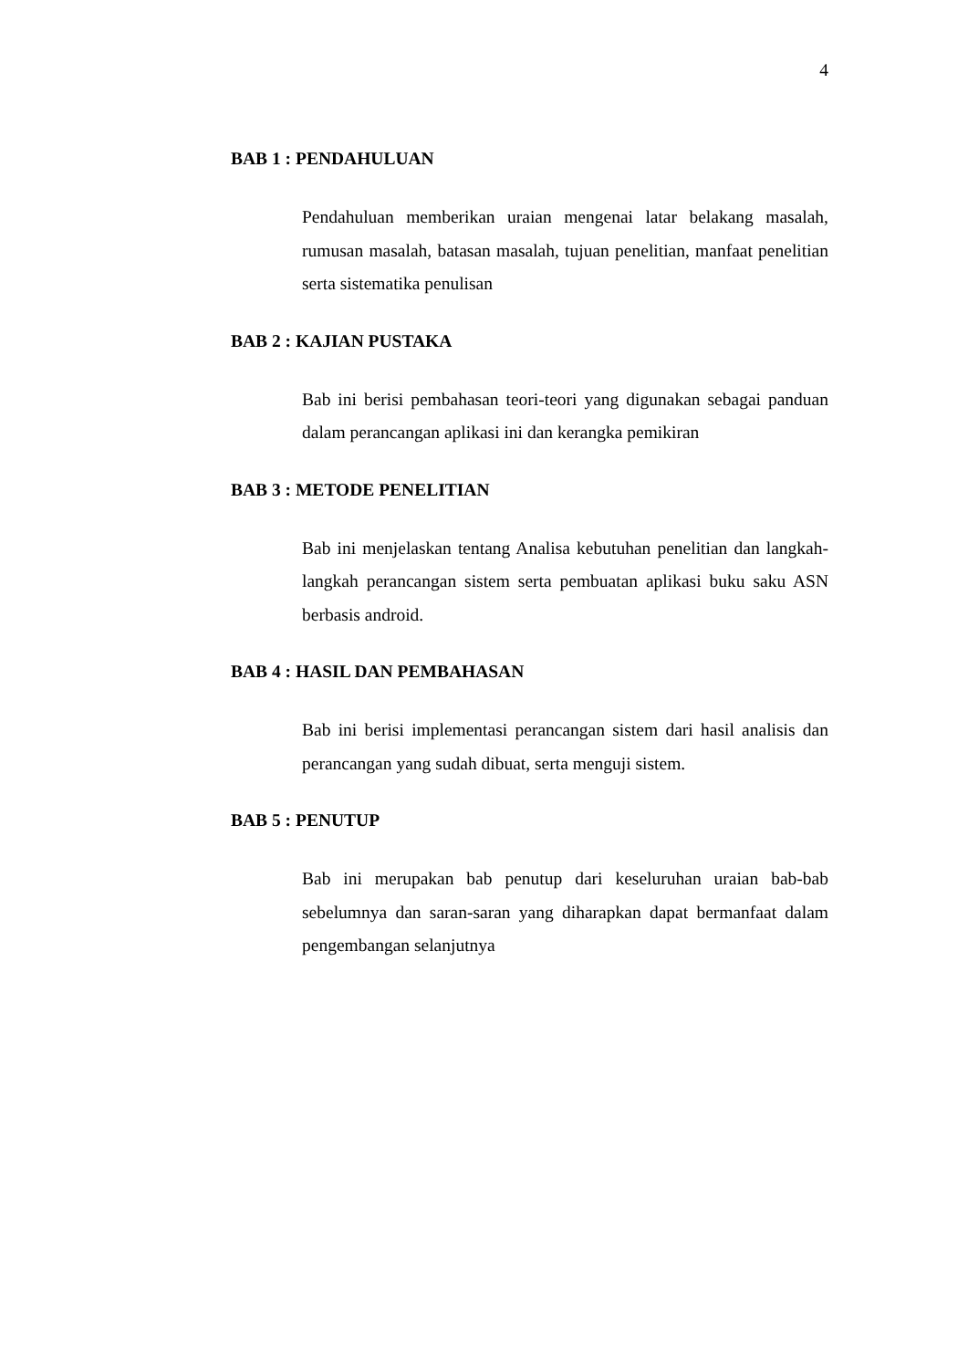4
BAB 1 : PENDAHULUAN
Pendahuluan memberikan uraian mengenai latar belakang masalah, rumusan masalah, batasan masalah, tujuan penelitian, manfaat penelitian serta sistematika penulisan
BAB 2 : KAJIAN PUSTAKA
Bab ini berisi pembahasan teori-teori yang digunakan sebagai panduan dalam perancangan aplikasi ini dan kerangka pemikiran
BAB 3 : METODE PENELITIAN
Bab ini menjelaskan tentang Analisa kebutuhan penelitian dan langkah-langkah perancangan sistem serta pembuatan aplikasi buku saku ASN berbasis android.
BAB 4 : HASIL DAN PEMBAHASAN
Bab ini berisi implementasi perancangan sistem dari hasil analisis dan perancangan yang sudah dibuat, serta menguji sistem.
BAB 5 : PENUTUP
Bab ini merupakan bab penutup dari keseluruhan uraian bab-bab sebelumnya dan saran-saran yang diharapkan dapat bermanfaat dalam pengembangan selanjutnya